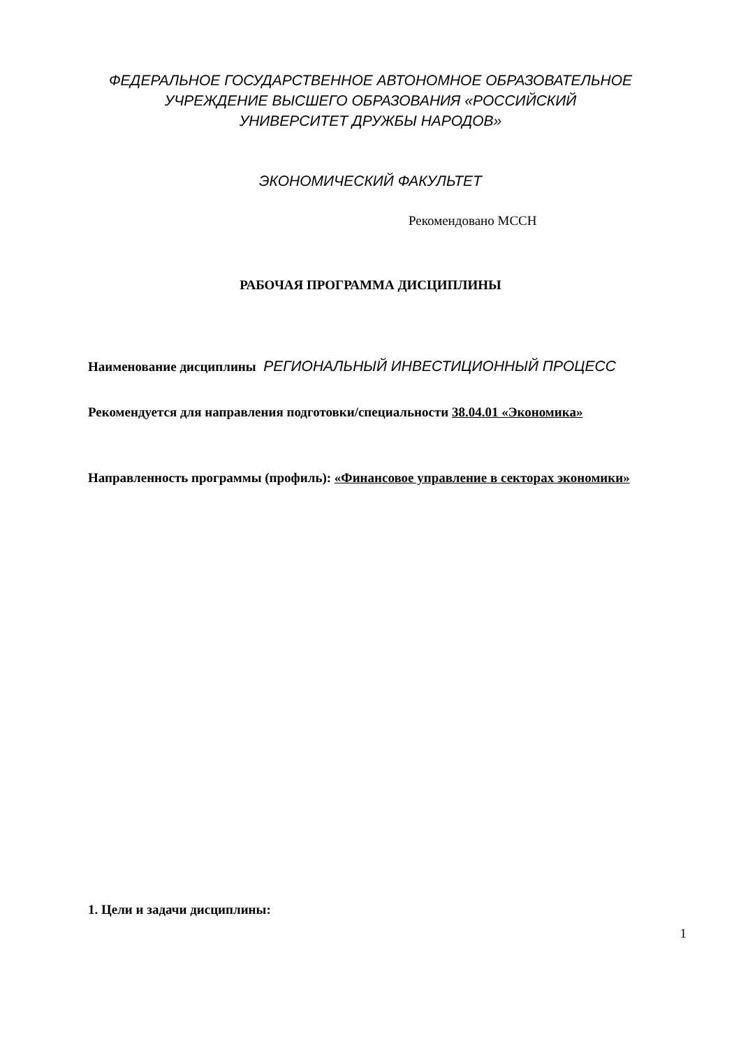ФЕДЕРАЛЬНОЕ ГОСУДАРСТВЕННОЕ АВТОНОМНОЕ ОБРАЗОВАТЕЛЬНОЕ
УЧРЕЖДЕНИЕ ВЫСШЕГО ОБРАЗОВАНИЯ «РОССИЙСКИЙ
УНИВЕРСИТЕТ ДРУЖБЫ НАРОДОВ»
ЭКОНОМИЧЕСКИЙ ФАКУЛЬТЕТ
Рекомендовано МССН
РАБОЧАЯ ПРОГРАММА ДИСЦИПЛИНЫ
Наименование дисциплины РЕГИОНАЛЬНЫЙ ИНВЕСТИЦИОННЫЙ ПРОЦЕСС
Рекомендуется для направления подготовки/специальности 38.04.01 «Экономика»
Направленность программы (профиль): «Финансовое управление в секторах экономики»
1. Цели и задачи дисциплины:
1